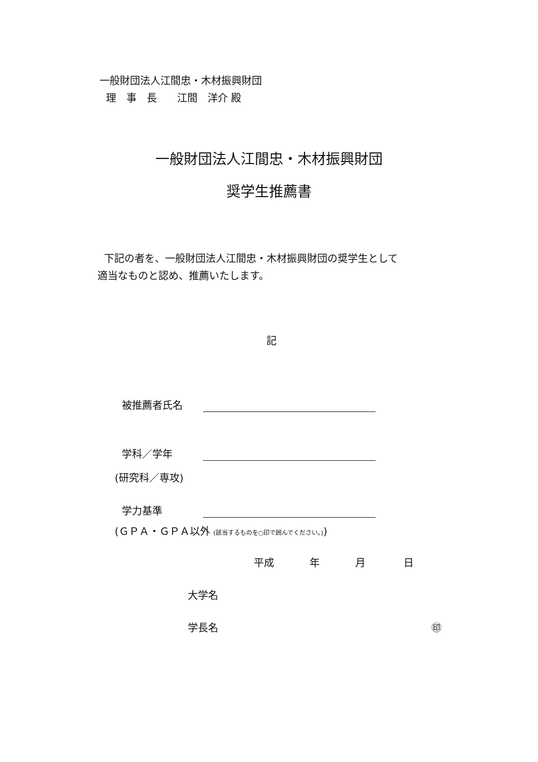一般財団法人江間忠・木材振興財団
理　事　長　　江間　洋介 殿
一般財団法人江間忠・木材振興財団
奨学生推薦書
下記の者を、一般財団法人江間忠・木材振興財団の奨学生として
適当なものと認め、推薦いたします。
記
被推薦者氏名
学科／学年
(研究科／専攻)
学力基準
(ＧＰＡ・ＧＰＡ以外 (該当するものを○印で囲んでください。))
平成 年 月 日
大学名
学長名 ㊞